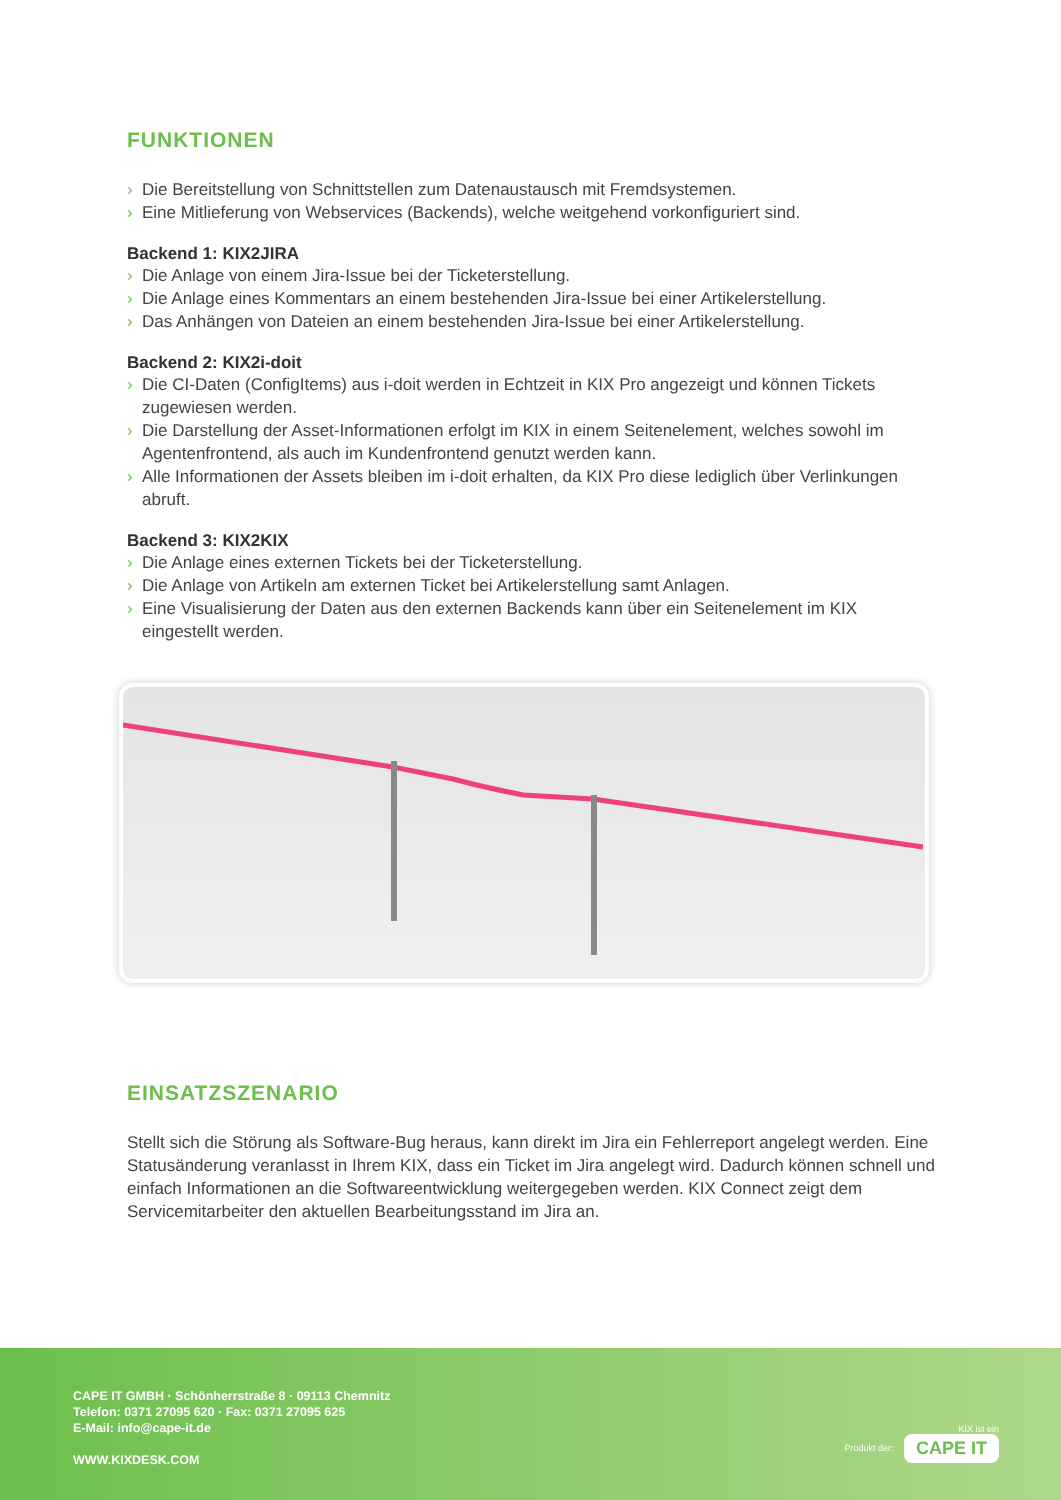FUNKTIONEN
› Die Bereitstellung von Schnittstellen zum Datenaustausch mit Fremdsystemen.
› Eine Mitlieferung von Webservices (Backends), welche weitgehend vorkonfiguriert sind.
Backend 1: KIX2JIRA
› Die Anlage von einem Jira-Issue bei der Ticketerstellung.
› Die Anlage eines Kommentars an einem bestehenden Jira-Issue bei einer Artikelerstellung.
› Das Anhängen von Dateien an einem bestehenden Jira-Issue bei einer Artikelerstellung.
Backend 2: KIX2i-doit
› Die CI-Daten (ConfigItems) aus i-doit werden in Echtzeit in KIX Pro angezeigt und können Tickets zugewiesen werden.
› Die Darstellung der Asset-Informationen erfolgt im KIX in einem Seitenelement, welches sowohl im Agentenfrontend, als auch im Kundenfrontend genutzt werden kann.
› Alle Informationen der Assets bleiben im i-doit erhalten, da KIX Pro diese lediglich über Verlinkungen abruft.
Backend 3: KIX2KIX
› Die Anlage eines externen Tickets bei der Ticketerstellung.
› Die Anlage von Artikeln am externen Ticket bei Artikelerstellung samt Anlagen.
› Eine Visualisierung der Daten aus den externen Backends kann über ein Seitenelement im KIX eingestellt werden.
EINSATZSZENARIO
Stellt sich die Störung als Software-Bug heraus, kann direkt im Jira ein Fehlerreport angelegt werden. Eine Statusänderung veranlasst in Ihrem KIX, dass ein Ticket im Jira angelegt wird. Dadurch können schnell und einfach Informationen an die Softwareentwicklung weitergegeben werden. KIX Connect zeigt dem Servicemitarbeiter den aktuellen Bearbeitungsstand im Jira an.
CAPE IT GMBH · Schönherrstraße 8 · 09113 Chemnitz
Telefon: 0371 27095 620 · Fax: 0371 27095 625
E-Mail: info@cape-it.de
WWW.KIXDESK.COM
KIX ist ein
Produkt der: CAPE IT